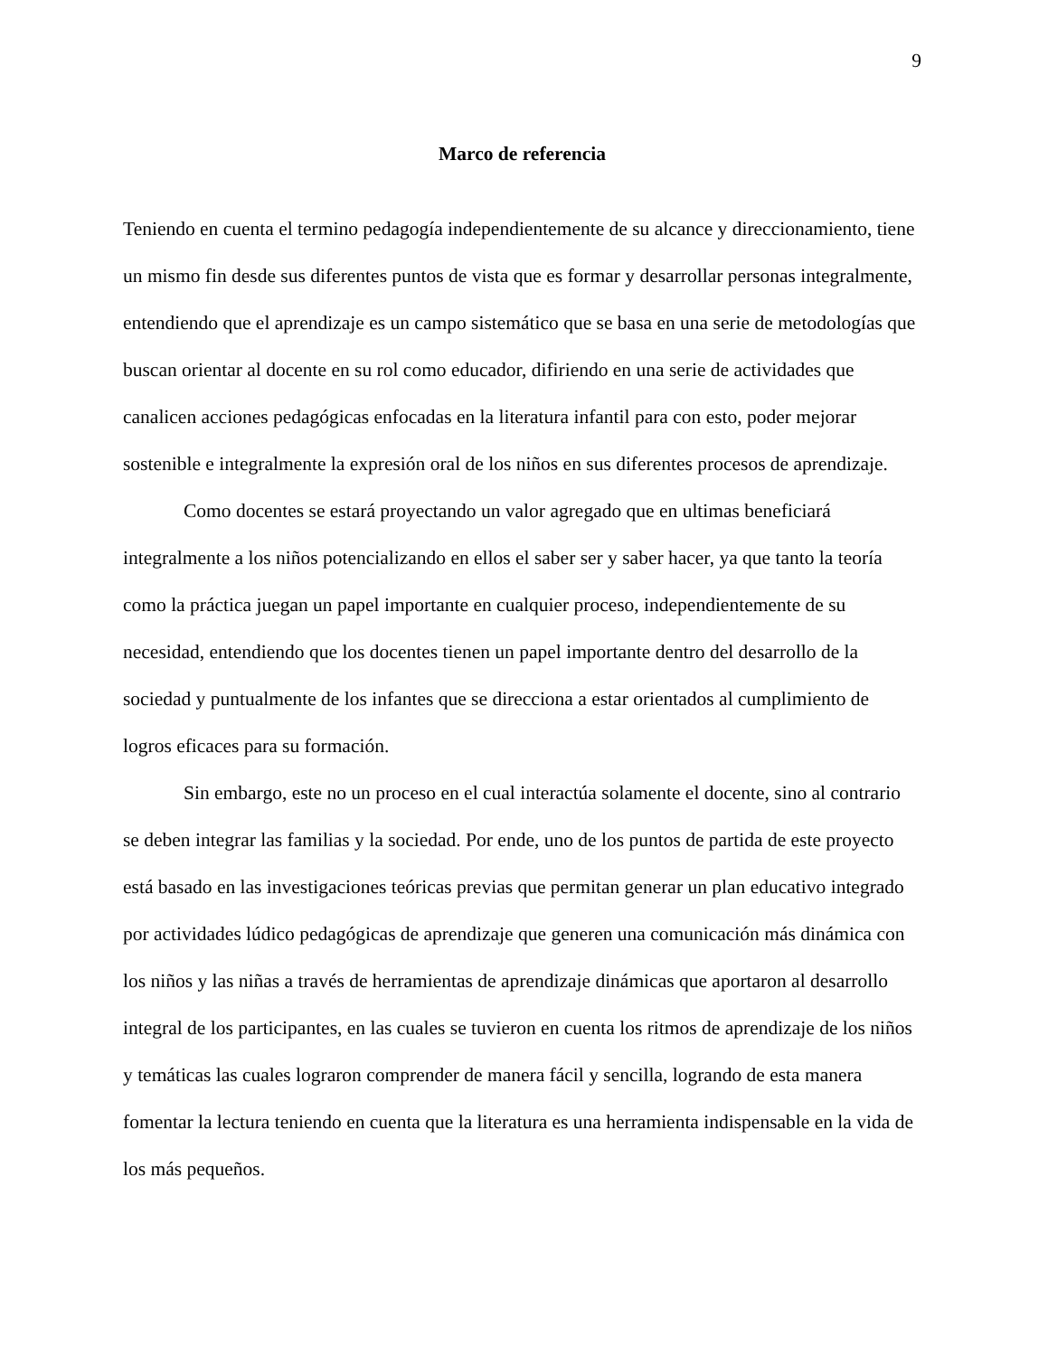9
Marco de referencia
Teniendo en cuenta el termino pedagogía independientemente de su alcance y direccionamiento, tiene un mismo fin desde sus diferentes puntos de vista que es formar y desarrollar personas integralmente, entendiendo que el aprendizaje es un campo sistemático que se basa en una serie de metodologías que buscan orientar al docente en su rol como educador, difiriendo en una serie de actividades que canalicen acciones pedagógicas enfocadas en la literatura infantil para con esto, poder mejorar sostenible e integralmente la expresión oral de los niños en sus diferentes procesos de aprendizaje.
Como docentes se estará proyectando un valor agregado que en ultimas beneficiará integralmente a los niños potencializando en ellos el saber ser y saber hacer, ya que tanto la teoría como la práctica juegan un papel importante en cualquier proceso, independientemente de su necesidad, entendiendo que los docentes tienen un papel importante dentro del desarrollo de la sociedad y puntualmente de los infantes que se direcciona a estar orientados al cumplimiento de logros eficaces para su formación.
Sin embargo, este no un proceso en el cual interactúa solamente el docente, sino al contrario se deben integrar las familias y la sociedad. Por ende, uno de los puntos de partida de este proyecto está basado en las investigaciones teóricas previas que permitan generar un plan educativo integrado por actividades lúdico pedagógicas de aprendizaje que generen una comunicación más dinámica con los niños y las niñas a través de herramientas de aprendizaje dinámicas que aportaron al desarrollo integral de los participantes, en las cuales se tuvieron en cuenta los ritmos de aprendizaje de los niños y temáticas las cuales lograron comprender de manera fácil y sencilla, logrando de esta manera fomentar la lectura teniendo en cuenta que la literatura es una herramienta indispensable en la vida de los más pequeños.